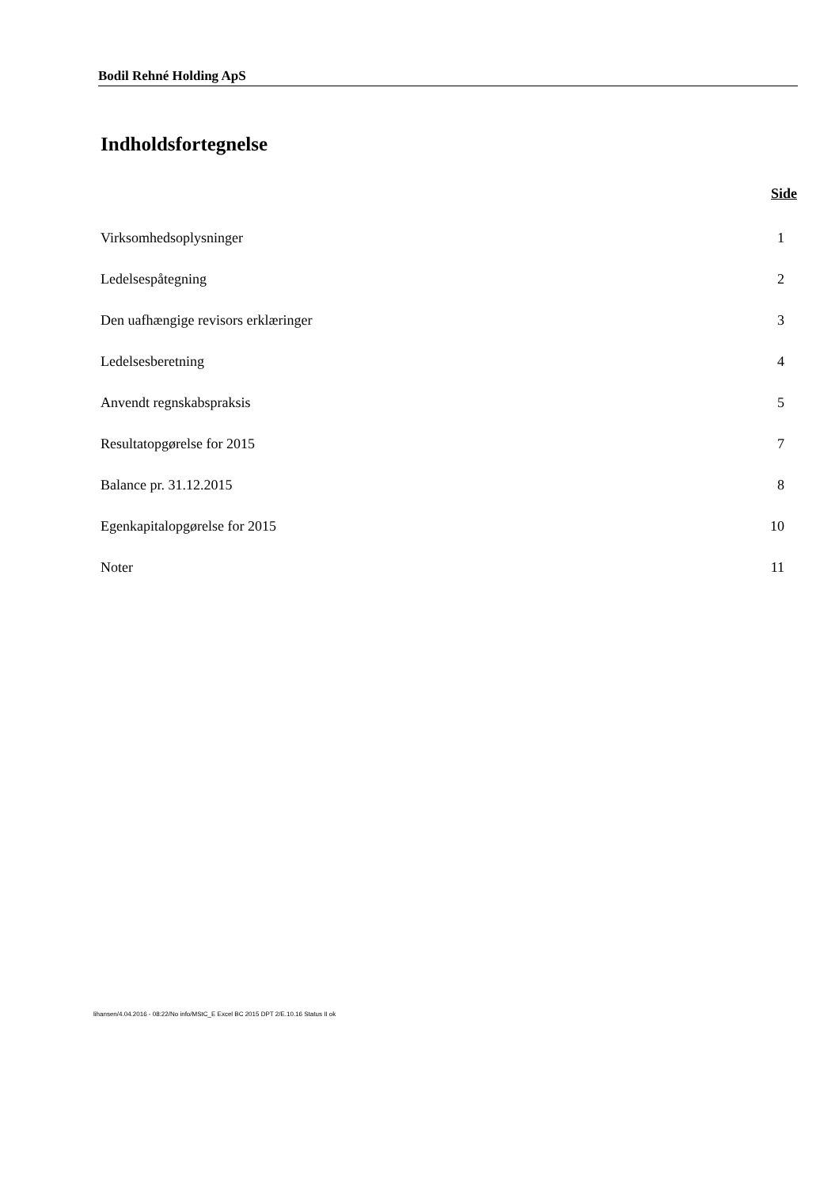Bodil Rehné Holding ApS
Indholdsfortegnelse
Side
Virksomhedsoplysninger 1
Ledelsespåtegning 2
Den uafhængige revisors erklæringer 3
Ledelsesberetning 4
Anvendt regnskabspraksis 5
Resultatopgørelse for 2015 7
Balance pr. 31.12.2015 8
Egenkapitalopgørelse for 2015 10
Noter 11
lihansen/4.04.2016 - 08:22/No info/MStC_E Excel BC 2015 DPT 2/E.10.16 Status II ok